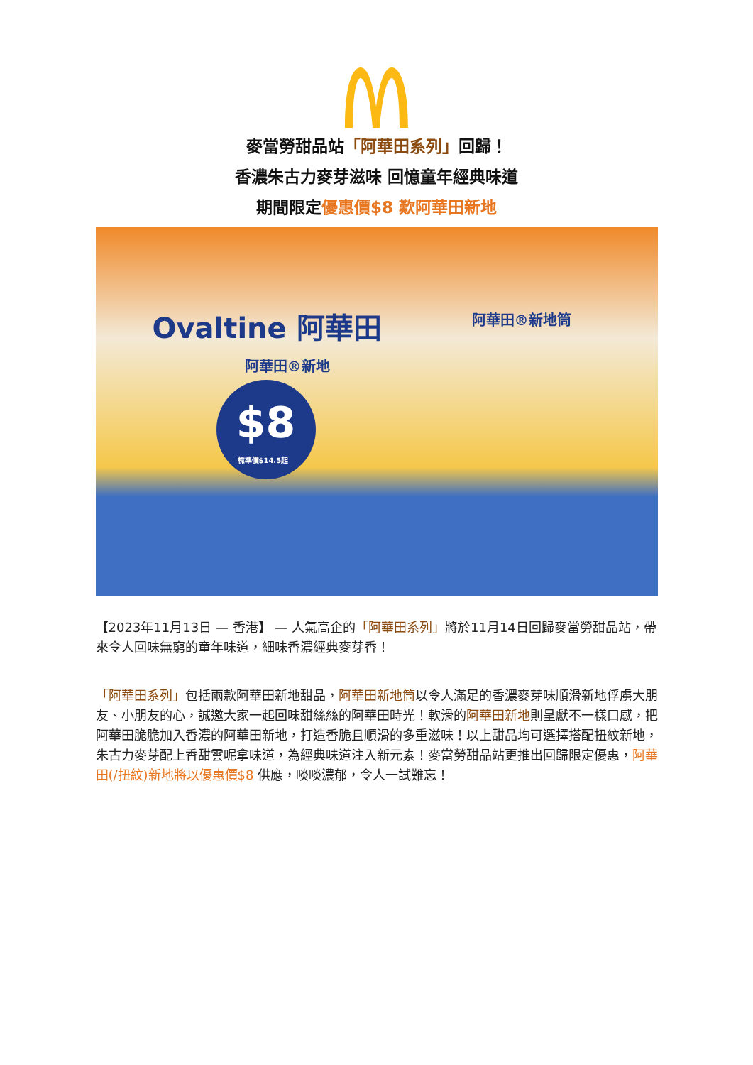麥當勞甜品站「阿華田系列」回歸！
香濃朱古力麥芽滋味 回憶童年經典味道
期間限定優惠價$8 歎阿華田新地
Ovaltine 阿華田
阿華田®新地
阿華田®新地筒
$8
標準價$14.5起
【2023年11月13日 — 香港】 — 人氣高企的「阿華田系列」將於11月14日回歸麥當勞甜品站，帶來令人回味無窮的童年味道，細味香濃經典麥芽香！
「阿華田系列」包括兩款阿華田新地甜品，阿華田新地筒以令人滿足的香濃麥芽味順滑新地俘虜大朋友、小朋友的心，誠邀大家一起回味甜絲絲的阿華田時光！軟滑的阿華田新地則呈獻不一樣口感，把阿華田脆脆加入香濃的阿華田新地，打造香脆且順滑的多重滋味！以上甜品均可選擇搭配扭紋新地，朱古力麥芽配上香甜雲呢拿味道，為經典味道注入新元素！麥當勞甜品站更推出回歸限定優惠，阿華田(/扭紋)新地將以優惠價$8 供應，啖啖濃郁，令人一試難忘！